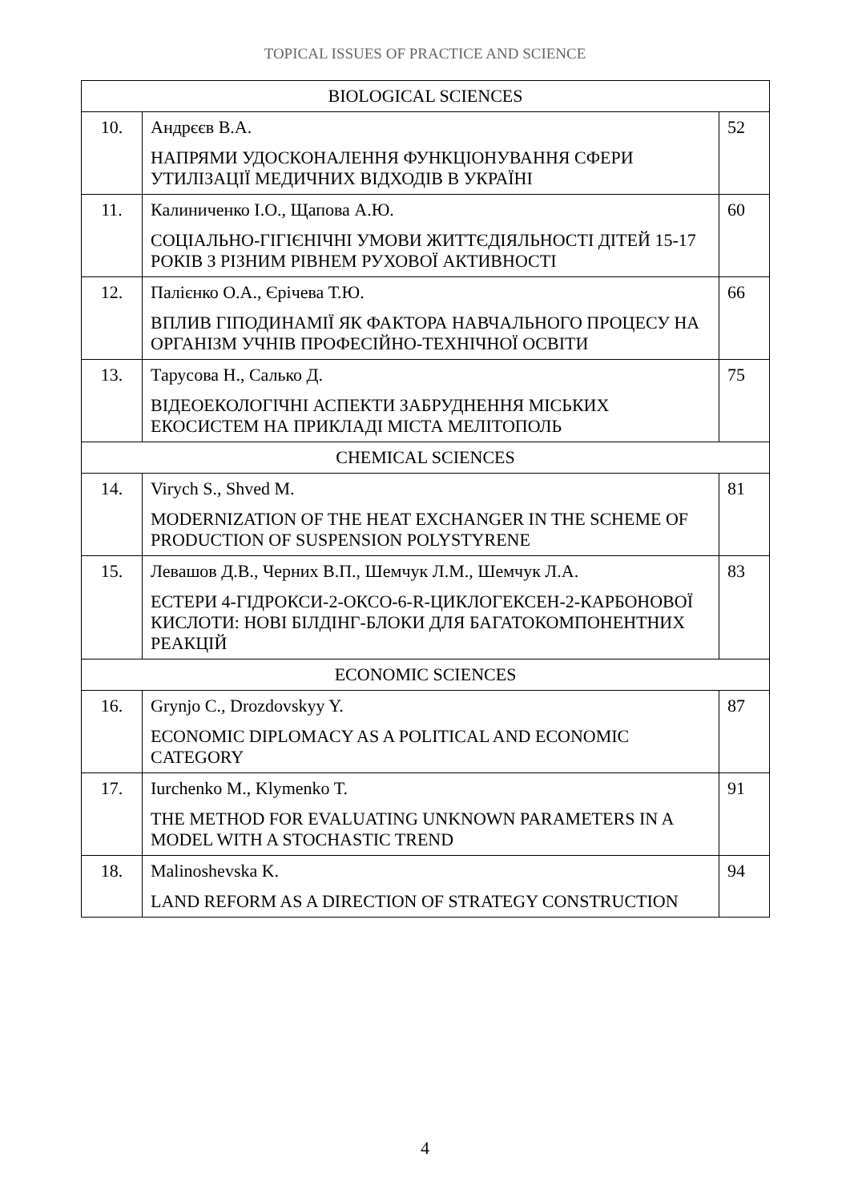TOPICAL ISSUES OF PRACTICE AND SCIENCE
| BIOLOGICAL SCIENCES | | |
| --- | --- | --- |
| 10. | Андрєєв В.А. НАПРЯМИ УДОСКОНАЛЕННЯ ФУНКЦІОНУВАННЯ СФЕРИ УТИЛІЗАЦІЇ МЕДИЧНИХ ВІДХОДІВ В УКРАЇНІ | 52 |
| 11. | Калиниченко І.О., Щапова А.Ю. СОЦІАЛЬНО-ГІГІЄНІЧНІ УМОВИ ЖИТТЄДІЯЛЬНОСТІ ДІТЕЙ 15-17 РОКІВ З РІЗНИМ РІВНЕМ РУХОВОЇ АКТИВНОСТІ | 60 |
| 12. | Палієнко О.А., Єрічева Т.Ю. ВПЛИВ ГІПОДИНАМІЇ ЯК ФАКТОРА НАВЧАЛЬНОГО ПРОЦЕСУ НА ОРГАНІЗМ УЧНІВ ПРОФЕСІЙНО-ТЕХНІЧНОЇ ОСВІТИ | 66 |
| 13. | Тарусова Н., Салько Д. ВІДЕОЕКОЛОГІЧНІ АСПЕКТИ ЗАБРУДНЕННЯ МІСЬКИХ ЕКОСИСТЕМ НА ПРИКЛАДІ МІСТА МЕЛІТОПОЛЬ | 75 |
| CHEMICAL SCIENCES | | |
| 14. | Virych S., Shved M. MODERNIZATION OF THE HEAT EXCHANGER IN THE SCHEME OF PRODUCTION OF SUSPENSION POLYSTYRENE | 81 |
| 15. | Левашов Д.В., Черних В.П., Шемчук Л.М., Шемчук Л.А. ЕСТЕРИ 4-ГІДРОКСИ-2-ОКСО-6-R-ЦИКЛОГЕКСЕН-2-КАРБОНОВОЇ КИСЛОТИ: НОВІ БІЛДІНГ-БЛОКИ ДЛЯ БАГАТОКОМПОНЕНТНИХ РЕАКЦІЙ | 83 |
| ECONOMIC SCIENCES | | |
| 16. | Grynjo C., Drozdovskyy Y. ECONOMIC DIPLOMACY AS A POLITICAL AND ECONOMIC CATEGORY | 87 |
| 17. | Iurchenko M., Klymenko T. THE METHOD FOR EVALUATING UNKNOWN PARAMETERS IN A MODEL WITH A STOCHASTIC TREND | 91 |
| 18. | Malinoshevska K. LAND REFORM AS A DIRECTION OF STRATEGY CONSTRUCTION | 94 |
4